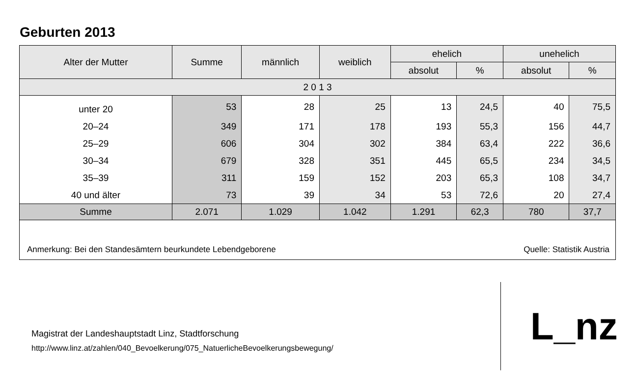Geburten 2013
| Alter der Mutter | Summe | männlich | weiblich | ehelich | | unehelich | |
| --- | --- | --- | --- | --- | --- | --- | --- |
| | | | | absolut | % | absolut | % |
| 2 0 1 3 | | | | | | | |
| unter 20 | 53 | 28 | 25 | 13 | 24,5 | 40 | 75,5 |
| 20–24 | 349 | 171 | 178 | 193 | 55,3 | 156 | 44,7 |
| 25–29 | 606 | 304 | 302 | 384 | 63,4 | 222 | 36,6 |
| 30–34 | 679 | 328 | 351 | 445 | 65,5 | 234 | 34,5 |
| 35–39 | 311 | 159 | 152 | 203 | 65,3 | 108 | 34,7 |
| 40 und älter | 73 | 39 | 34 | 53 | 72,6 | 20 | 27,4 |
| Summe | 2.071 | 1.029 | 1.042 | 1.291 | 62,3 | 780 | 37,7 |
Anmerkung: Bei den Standesämtern beurkundete Lebendgeborene Quelle: Statistik Austria
Magistrat der Landeshauptstadt Linz, Stadtforschung
http://www.linz.at/zahlen/040_Bevoelkerung/075_NatuerlicheBevoelkerungsbewegung/
L_nz